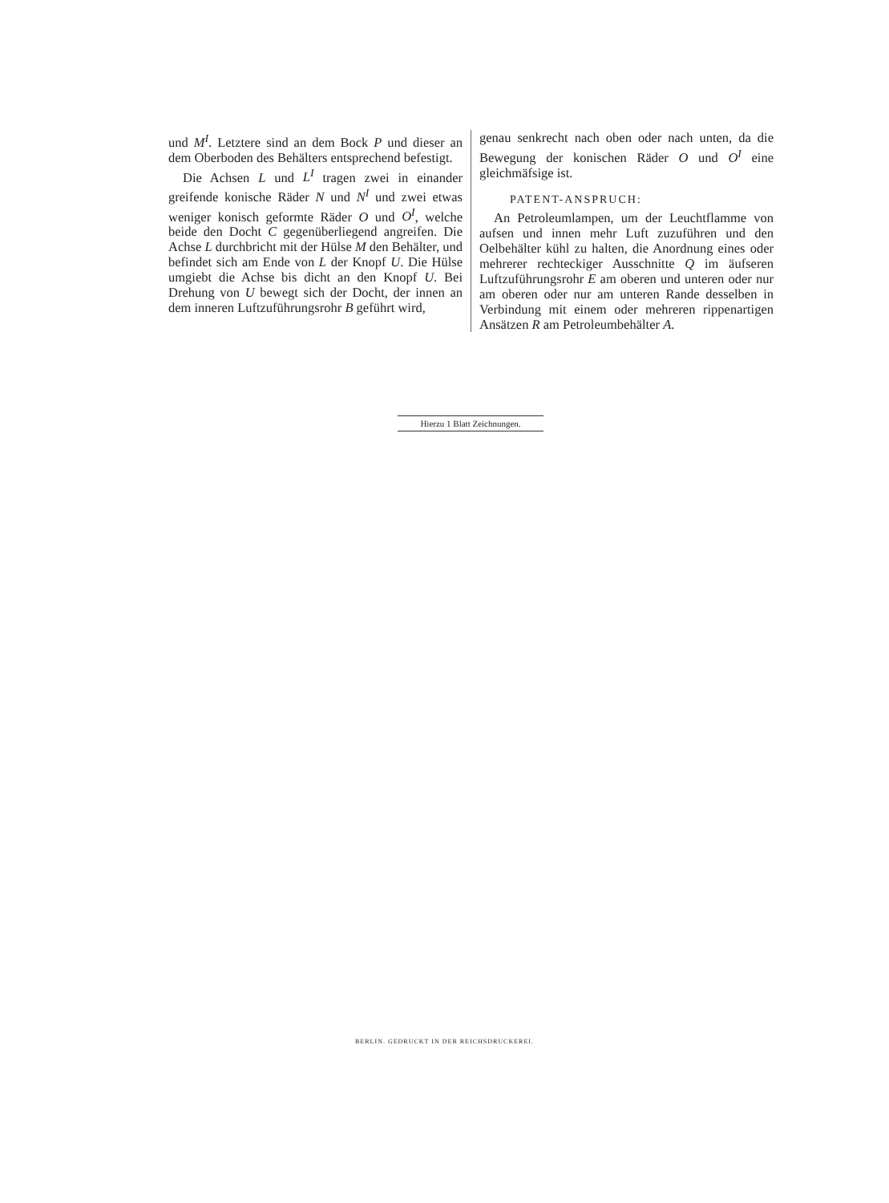und M<sup>I</sup>. Letztere sind an dem Bock P und dieser an dem Oberboden des Behälters entsprechend befestigt.
Die Achsen L und L<sup>I</sup> tragen zwei in einander greifende konische Räder N und N<sup>I</sup> und zwei etwas weniger konisch geformte Räder O und O<sup>I</sup>, welche beide den Docht C gegenüberliegend angreifen. Die Achse L durchbricht mit der Hülse M den Behälter, und befindet sich am Ende von L der Knopf U. Die Hülse umgiebt die Achse bis dicht an den Knopf U. Bei Drehung von U bewegt sich der Docht, der innen an dem inneren Luftzuführungsrohr B geführt wird,
genau senkrecht nach oben oder nach unten, da die Bewegung der konischen Räder O und O<sup>I</sup> eine gleichmäfsige ist.
PATENT-ANSPRUCH:
An Petroleumlampen, um der Leuchtflamme von aufsen und innen mehr Luft zuzuführen und den Oelbehälter kühl zu halten, die Anordnung eines oder mehrerer rechteckiger Ausschnitte Q im äufseren Luftzuführungsrohr E am oberen und unteren oder nur am oberen oder nur am unteren Rande desselben in Verbindung mit einem oder mehreren rippenartigen Ansätzen R am Petroleumbehälter A.
Hierzu 1 Blatt Zeichnungen.
BERLIN. GEDRUCKT IN DER REICHSDRUCKEREI.